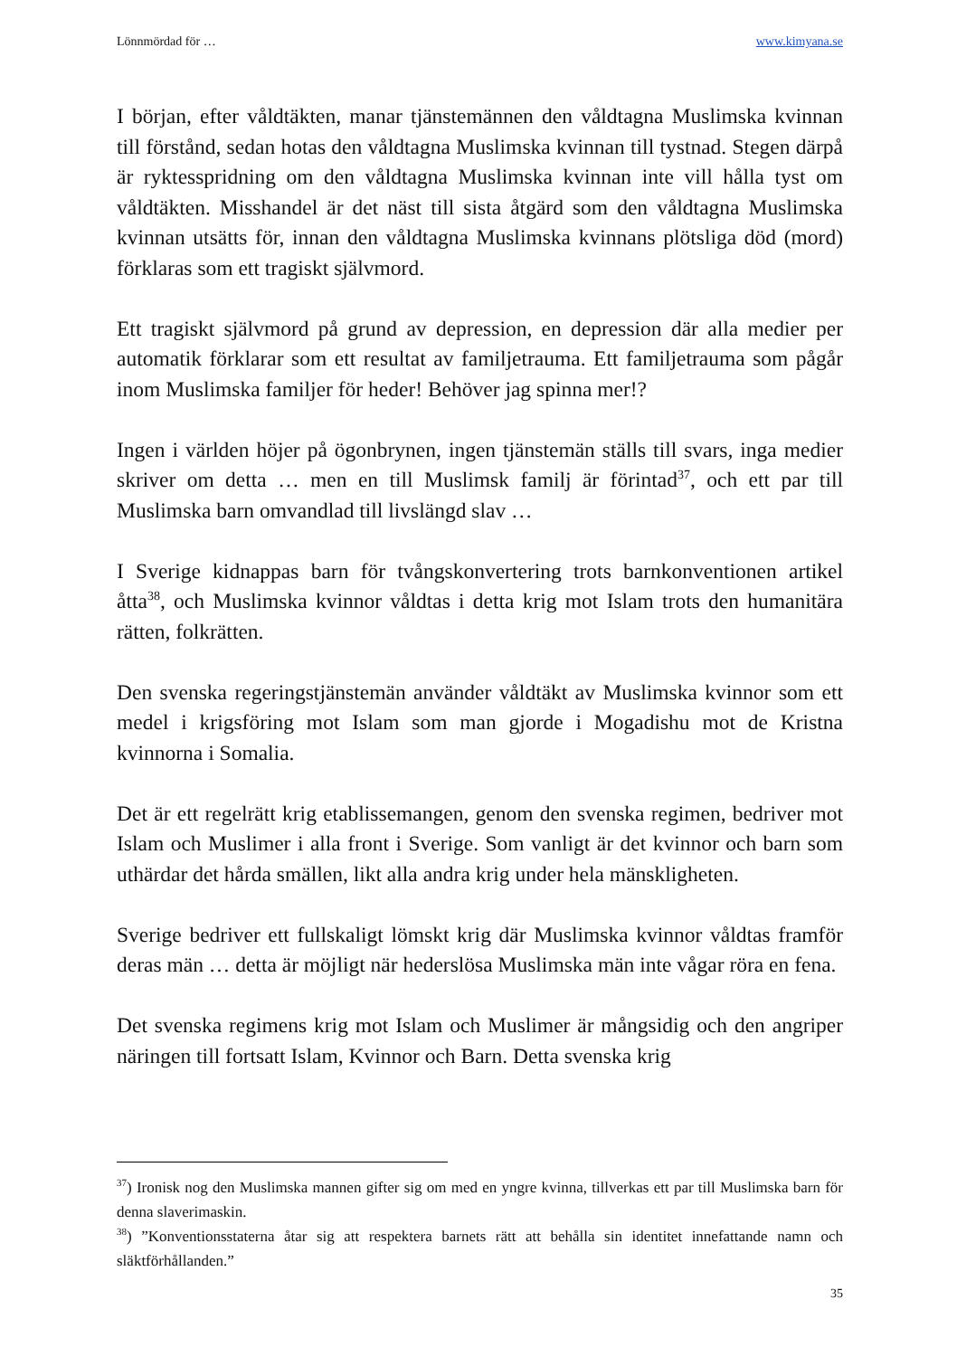Lönnmördad för … www.kimyana.se
I början, efter våldtäkten, manar tjänstemännen den våldtagna Muslimska kvinnan till förstånd, sedan hotas den våldtagna Muslimska kvinnan till tystnad. Stegen därpå är ryktesspridning om den våldtagna Muslimska kvinnan inte vill hålla tyst om våldtäkten. Misshandel är det näst till sista åtgärd som den våldtagna Muslimska kvinnan utsätts för, innan den våldtagna Muslimska kvinnans plötsliga död (mord) förklaras som ett tragiskt självmord.
Ett tragiskt självmord på grund av depression, en depression där alla medier per automatik förklarar som ett resultat av familjetrauma. Ett familjetrauma som pågår inom Muslimska familjer för heder! Behöver jag spinna mer!?
Ingen i världen höjer på ögonbrynen, ingen tjänstemän ställs till svars, inga medier skriver om detta … men en till Muslimsk familj är förintad<sup>37</sup>, och ett par till Muslimska barn omvandlad till livslängd slav …
I Sverige kidnappas barn för tvångskonvertering trots barnkonventionen artikel åtta<sup>38</sup>, och Muslimska kvinnor våldtas i detta krig mot Islam trots den humanitära rätten, folkrätten.
Den svenska regeringstjänstemän använder våldtäkt av Muslimska kvinnor som ett medel i krigsföring mot Islam som man gjorde i Mogadishu mot de Kristna kvinnorna i Somalia.
Det är ett regelrätt krig etablissemangen, genom den svenska regimen, bedriver mot Islam och Muslimer i alla front i Sverige. Som vanligt är det kvinnor och barn som uthärdar det hårda smällen, likt alla andra krig under hela mänskligheten.
Sverige bedriver ett fullskaligt lömskt krig där Muslimska kvinnor våldtas framför deras män … detta är möjligt när hederslösa Muslimska män inte vågar röra en fena.
Det svenska regimens krig mot Islam och Muslimer är mångsidig och den angriper näringen till fortsatt Islam, Kvinnor och Barn. Detta svenska krig
<sup>37</sup>) Ironisk nog den Muslimska mannen gifter sig om med en yngre kvinna, tillverkas ett par till Muslimska barn för denna slaverimaskin.
<sup>38</sup>) ”Konventionsstaterna åtar sig att respektera barnets rätt att behålla sin identitet innefattande namn och släktförhållanden.”
35